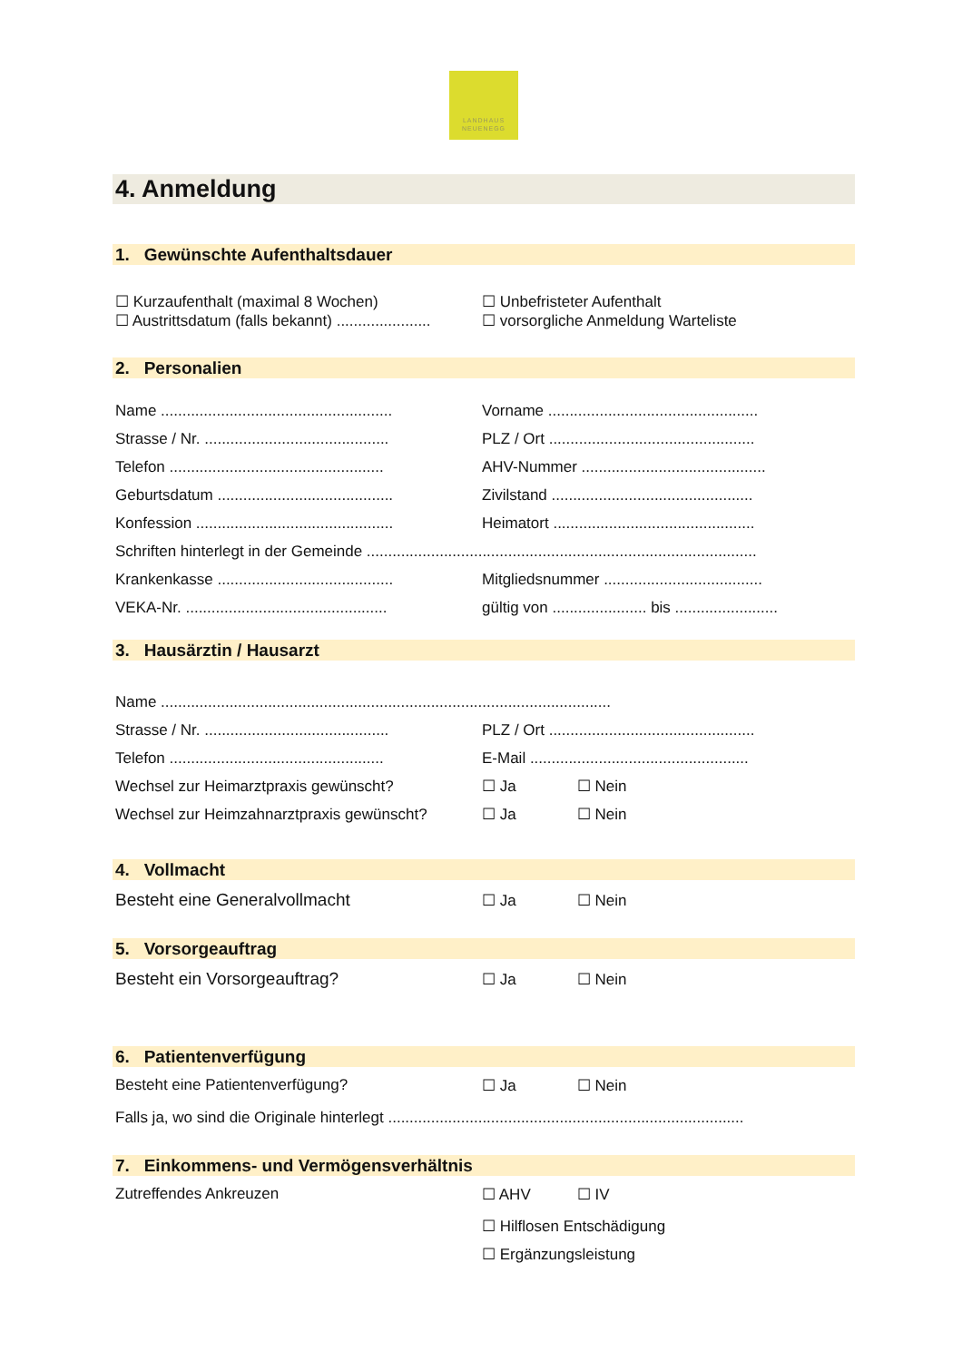LANDHAUS
NEUENEGG
4. Anmeldung
1. Gewünschte Aufenthaltsdauer
☐ Kurzaufenthalt (maximal 8 Wochen) ☐ Unbefristeter Aufenthalt
☐ Austrittsdatum (falls bekannt) ......................
☐ vorsorgliche Anmeldung Warteliste
2. Personalien
Name ......................................................
Vorname .................................................
Strasse / Nr. ...........................................
PLZ / Ort ................................................
Telefon ..................................................
AHV-Nummer ...........................................
Geburtsdatum .........................................
Zivilstand ...............................................
Konfession ..............................................
Heimatort ...............................................
Schriften hinterlegt in der Gemeinde ...........................................................................................
Krankenkasse .........................................
Mitgliedsnummer .....................................
VEKA-Nr. ...............................................
gültig von ...................... bis ........................
3. Hausärztin / Hausarzt
Name .........................................................................................................
Strasse / Nr. ...........................................
PLZ / Ort ................................................
Telefon ..................................................
E-Mail ...................................................
Wechsel zur Heimarztpraxis gewünscht? ☐ Ja ☐ Nein
Wechsel zur Heimzahnarztpraxis gewünscht?
☐ Ja ☐ Nein
4. Vollmacht
Besteht eine Generalvollmacht ☐ Ja ☐ Nein
5. Vorsorgeauftrag
Besteht ein Vorsorgeauftrag? ☐ Ja ☐ Nein
6. Patientenverfügung
Besteht eine Patientenverfügung? ☐ Ja ☐ Nein
Falls ja, wo sind die Originale hinterlegt ...................................................................................
7. Einkommens- und Vermögensverhältnis
Zutreffendes Ankreuzen ☐ AHV ☐ IV
☐ Hilflosen Entschädigung
☐ Ergänzungsleistung